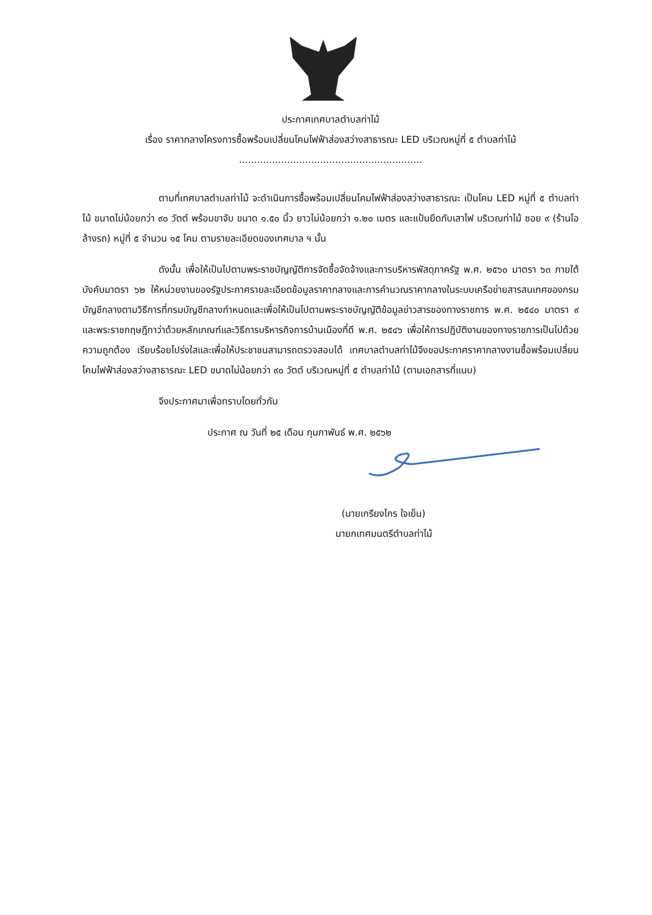ประกาศเทศบาลตำบลท่าไม้
เรื่อง ราคากลางโครงการซื้อพร้อมเปลี่ยนโคมไฟฟ้าส่องสว่างสาธารณะ LED บริเวณหมู่ที่ ๕ ตำบลท่าไม้
.............................................................
ตามที่เทศบาลตำบลท่าไม้ จะดำเนินการซื้อพร้อมเปลี่ยนโคมไฟฟ้าส่องสว่างสาธารณะ เป็นโคม LED หมู่ที่ ๕ ตำบลท่าไม้ ขนาดไม่น้อยกว่า ๙๐ วัตต์ พร้อมขาจับ ขนาด ๑.๕๐ นิ้ว ยาวไม่น้อยกว่า ๑.๒๐ เมตร และแป้นยึดกับเสาไฟ บริเวณท่าไม้ ซอย ๙ (ร้านโอล้างรถ) หมู่ที่ ๕ จำนวน ๑๕ โคม ตามรายละเอียดของเทศบาล ฯ นั้น
ดังนั้น เพื่อให้เป็นไปตามพระราชบัญญัติการจัดซื้อจัดจ้างและการบริหารพัสดุภาครัฐ พ.ศ. ๒๕๖๐ มาตรา ๖๓ ภายใต้บังคับมาตรา ๖๒ ให้หน่วยงานของรัฐประกาศรายละเอียดข้อมูลราคากลางและการคำนวณราคากลางในระบบเครือข่ายสารสนเทศของกรมบัญชีกลางตามวิธีการที่กรมบัญชีกลางกำหนดและเพื่อให้เป็นไปตามพระราชบัญญัติข้อมูลข่าวสารของทางราชการ พ.ศ. ๒๕๔๐ มาตรา ๙ และพระราชกฤษฎีกาว่าด้วยหลักเกณฑ์และวิธีการบริหารกิจการบ้านเมืองที่ดี พ.ศ. ๒๕๔๖ เพื่อให้การปฏิบัติงานของทางราชการเป็นไปด้วยความถูกต้อง เรียบร้อยโปร่งใสและเพื่อให้ประชาชนสามารถตรวจสอบได้ เทศบาลตำบลท่าไม้จึงขอประกาศราคากลางงานซื้อพร้อมเปลี่ยนโคมไฟฟ้าส่องสว่างสาธารณะ LED ขนาดไม่น้อยกว่า ๙๐ วัตต์ บริเวณหมู่ที่ ๕ ตำบลท่าไม้ (ตามเอกสารที่แนบ)
จึงประกาศมาเพื่อทราบโดยทั่วกัน
ประกาศ ณ วันที่ ๒๕ เดือน กุมภาพันธ์ พ.ศ. ๒๕๖๒
(นายเกรียงไกร ใจเย็น)
นายกเทศมนตรีตำบลท่าไม้